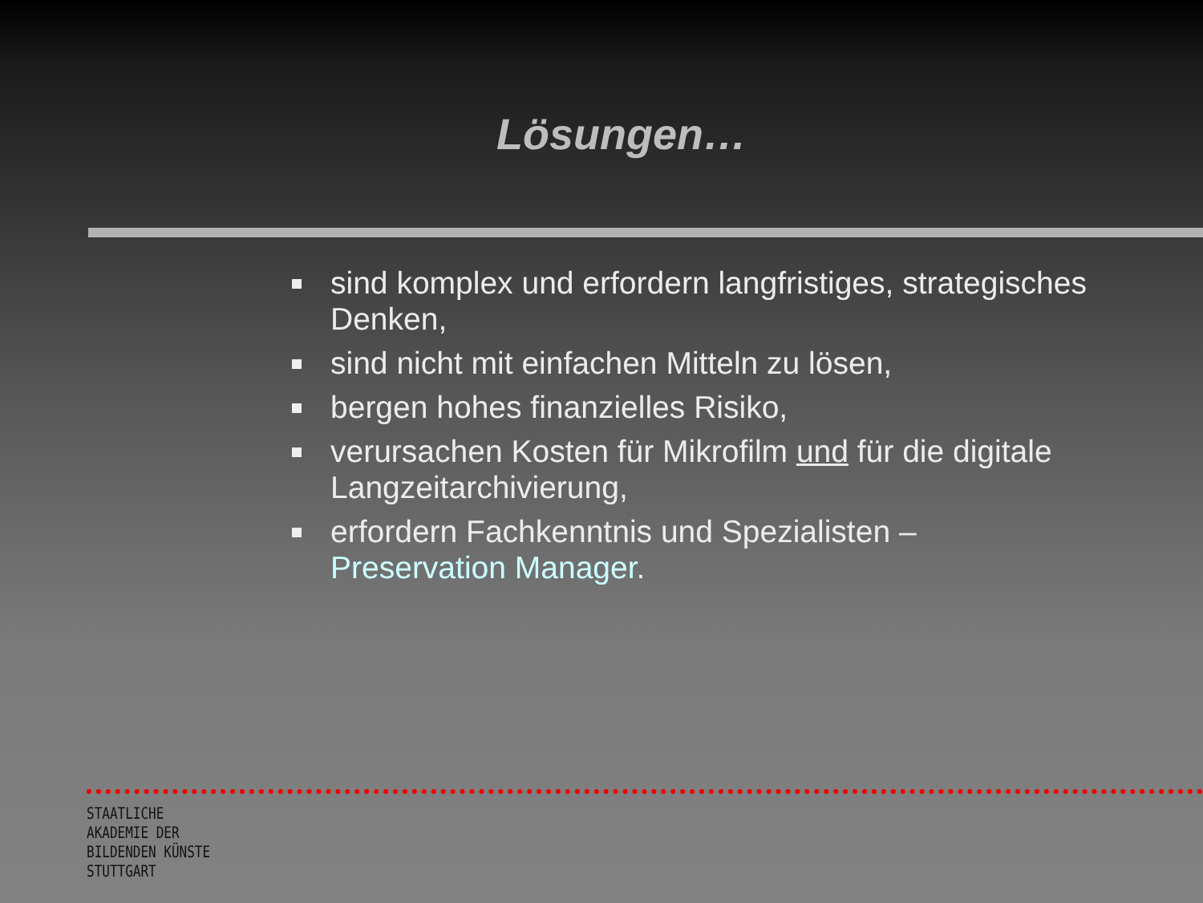Lösungen…
sind komplex und erfordern langfristiges, strategisches Denken,
sind nicht mit einfachen Mitteln zu lösen,
bergen hohes finanzielles Risiko,
verursachen Kosten für Mikrofilm und für die digitale Langzeitarchivierung,
erfordern Fachkenntnis und Spezialisten – Preservation Manager.
STAATLICHE
AKADEMIE DER
BILDENDEN KÜNSTE
STUTTGART